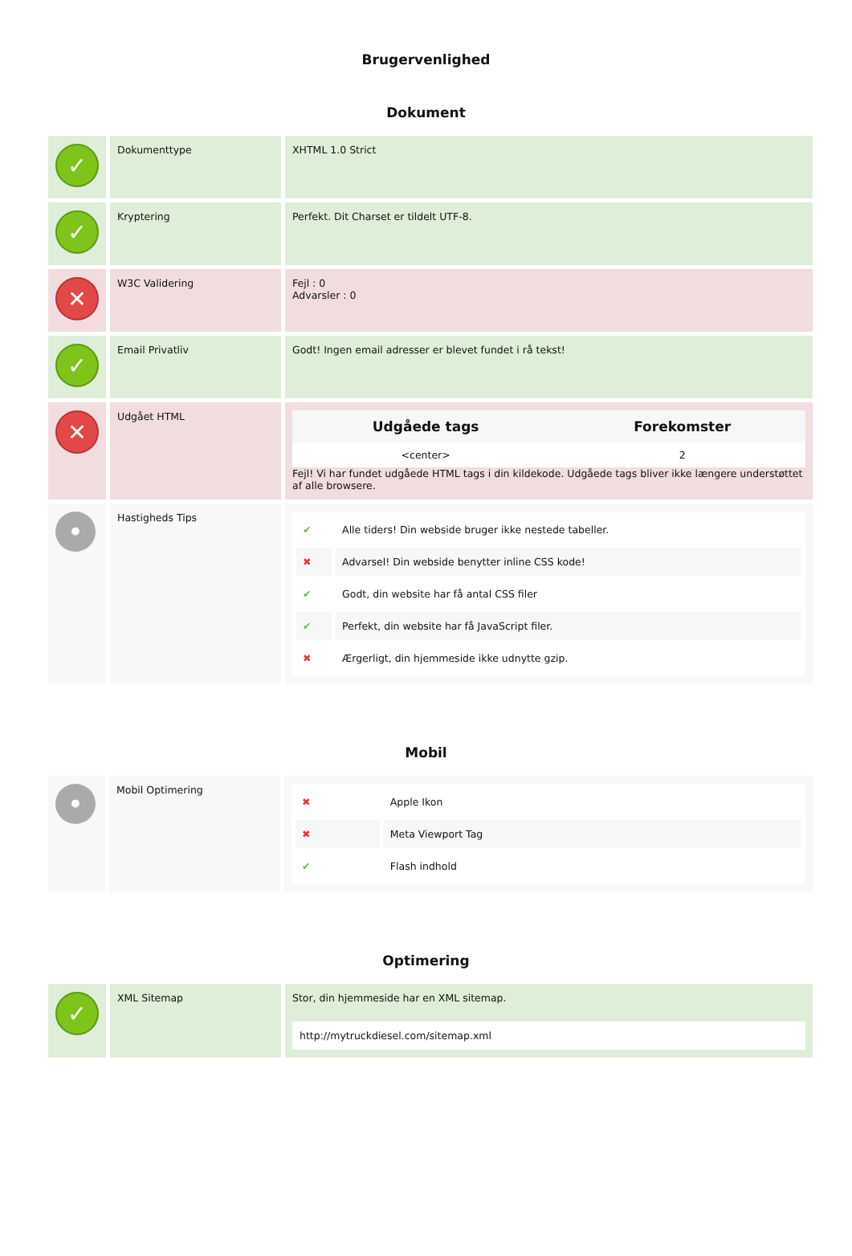Brugervenlighed
Dokument
| ✓ | Dokumenttype | XHTML 1.0 Strict |
| ✓ | Kryptering | Perfekt. Dit Charset er tildelt UTF-8. |
| ✕ | W3C Validering | Fejl : 0 Advarsler : 0 |
| ✓ | Email Privatliv | Godt! Ingen email adresser er blevet fundet i rå tekst! |
| ✕ | Udgået HTML | / Udgåede tags / Forekomster / / --- / --- / / <center> / 2 / Fejl! Vi har fundet udgåede HTML tags i din kildekode. Udgåede tags bliver ikke længere understøttet af alle browsere. |
| • | Hastigheds Tips | / ✔ / Alle tiders! Din webside bruger ikke nestede tabeller. / / ✖ / Advarsel! Din webside benytter inline CSS kode! / / ✔ / Godt, din website har få antal CSS filer / / ✔ / Perfekt, din website har få JavaScript filer. / / ✖ / Ærgerligt, din hjemmeside ikke udnytte gzip. / |
Mobil
| • | Mobil Optimering | / ✖ / Apple Ikon / / ✖ / Meta Viewport Tag / / ✔ / Flash indhold / |
Optimering
| ✓ | XML Sitemap | Stor, din hjemmeside har en XML sitemap. http://mytruckdiesel.com/sitemap.xml |